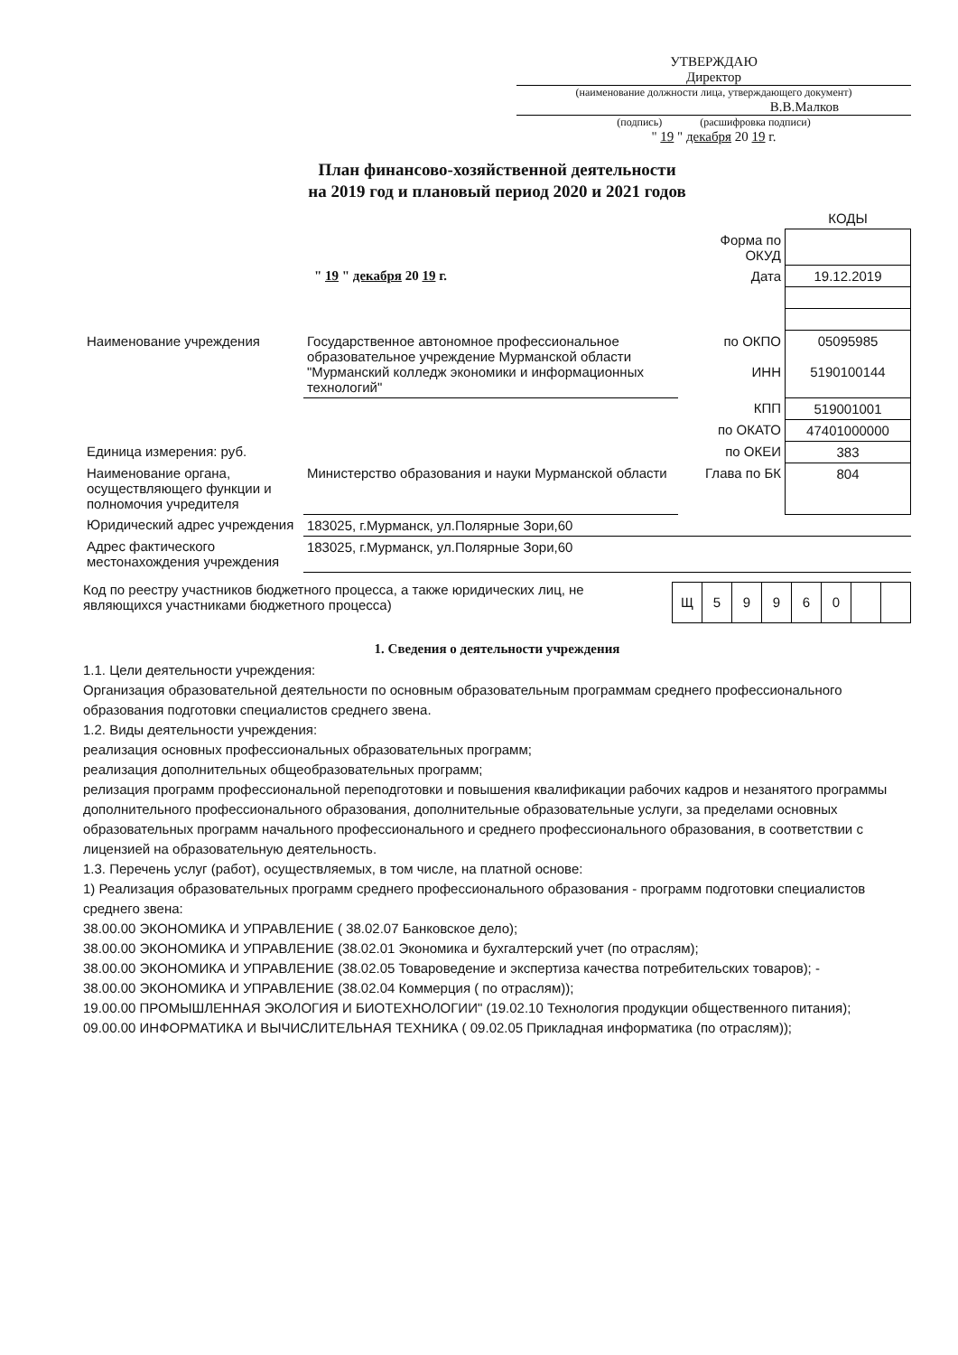УТВЕРЖДАЮ
Директор
(наименование должности лица, утверждающего документ)
В.В.Малков
(подпись) (расшифровка подписи)
" 19 " декабря 20 19 г.
План финансово-хозяйственной деятельности
на 2019 год и плановый период 2020 и 2021 годов
| | | | КОДЫ |
| | | Форма по ОКУД | |
| " 19 " декабря 20 19 г. | | Дата | 19.12.2019 |
| Наименование учреждения | Государственное автономное профессиональное образовательное учреждение Мурманской области "Мурманский колледж экономики и информационных технологий" | по ОКПО ИНН | 05095985 5190100144 |
| | | КПП | 519001001 |
| | | по ОКАТО | 47401000000 |
| Единица измерения: руб. | | по ОКЕИ | 383 |
| Наименование органа, осуществляющего функции и полномочия учредителя | Министерство образования и науки Мурманской области | Глава по БК | 804 |
| Юридический адрес учреждения | 183025, г.Мурманск, ул.Полярные Зори,60 | | |
| Адрес фактического местонахождения учреждения | 183025, г.Мурманск, ул.Полярные Зори,60 | | |
Код по реестру участников бюджетного процесса, а также юридических лиц, не являющихся участниками бюджетного процесса)
| Щ | 5 | 9 | 9 | 6 | 0 | | |
1. Сведения о деятельности учреждения
1.1. Цели деятельности учреждения:
Организация образовательной деятельности по основным образовательным программам среднего профессионального образования подготовки специалистов среднего звена.
1.2. Виды деятельности учреждения:
реализация основных профессиональных образовательных программ;
реализация дополнительных общеобразовательных программ;
релизация программ профессиональной переподготовки и повышения квалификации рабочих кадров и незанятого программы дополнительного профессионального образования, дополнительные образовательные услуги, за пределами основных образовательных программ начального профессионального и среднего профессионального образования, в соответствии с лицензией на образовательную деятельность.
1.3. Перечень услуг (работ), осуществляемых, в том числе, на платной основе:
1) Реализация образовательных программ среднего профессионального образования - программ подготовки специалистов среднего звена:
38.00.00 ЭКОНОМИКА И УПРАВЛЕНИЕ ( 38.02.07 Банковское дело);
38.00.00 ЭКОНОМИКА И УПРАВЛЕНИЕ (38.02.01 Экономика и бухгалтерский учет (по отраслям);
38.00.00 ЭКОНОМИКА И УПРАВЛЕНИЕ (38.02.05 Товароведение и экспертиза качества потребительских товаров); -
38.00.00 ЭКОНОМИКА И УПРАВЛЕНИЕ (38.02.04 Коммерция ( по отраслям));
19.00.00 ПРОМЫШЛЕННАЯ ЭКОЛОГИЯ И БИОТЕХНОЛОГИИ" (19.02.10 Технология продукции общественного питания);
09.00.00 ИНФОРМАТИКА И ВЫЧИСЛИТЕЛЬНАЯ ТЕХНИКА ( 09.02.05 Прикладная информатика (по отраслям));